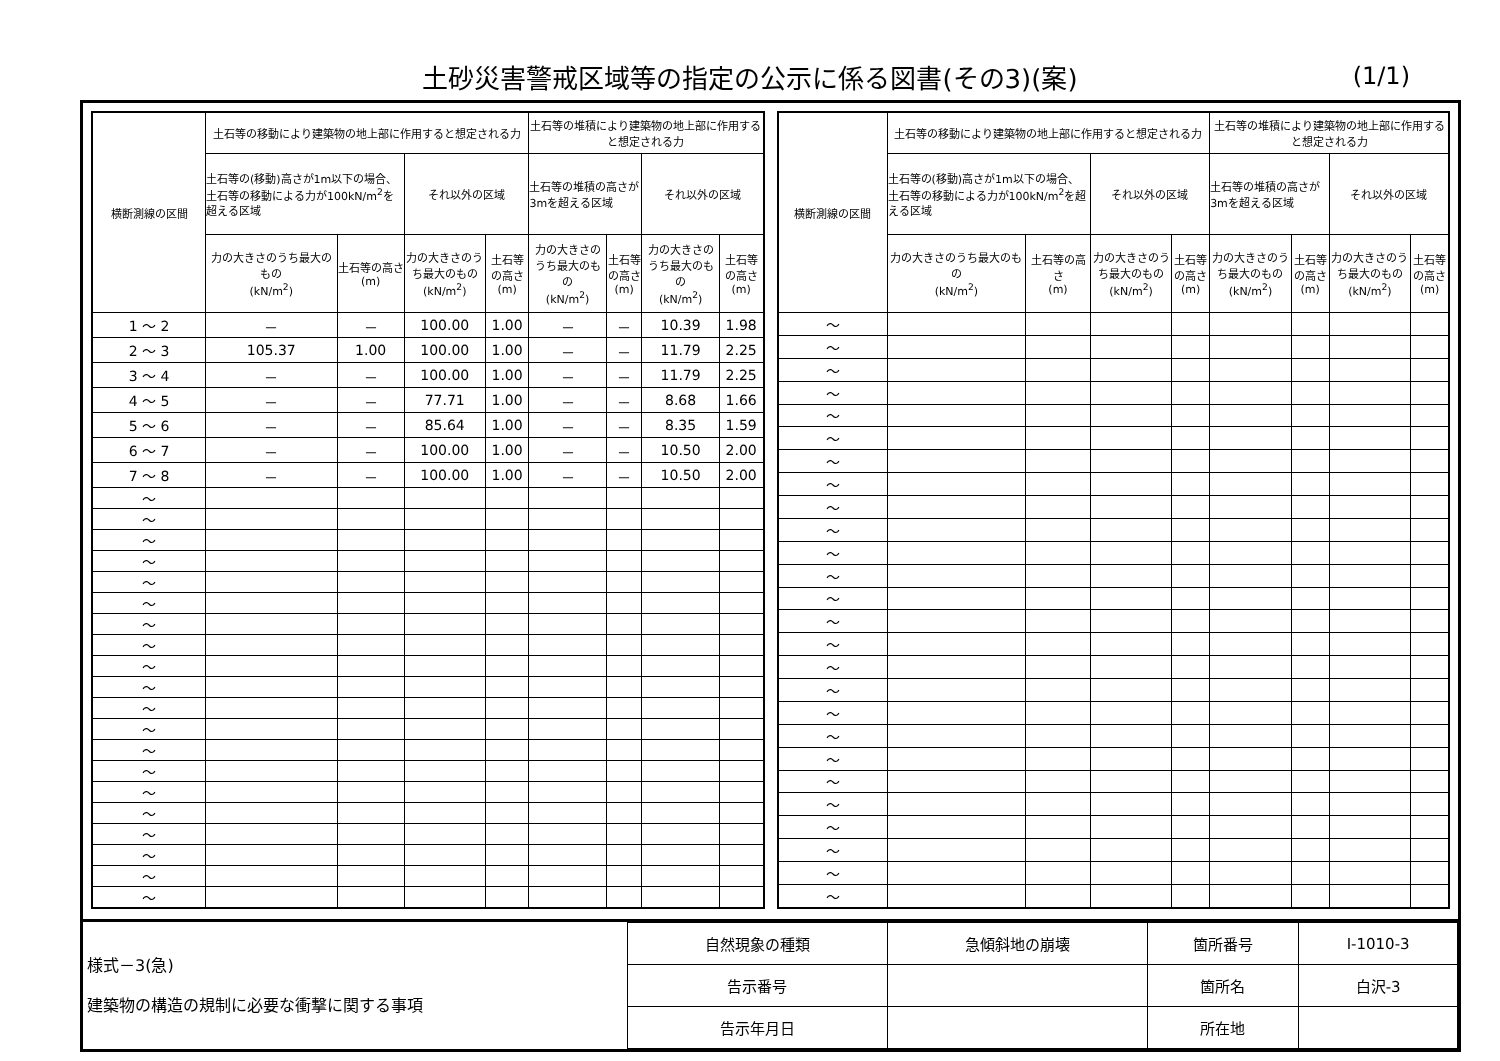土砂災害警戒区域等の指定の公示に係る図書(その3)(案)
(1/1)
| 横断測線の区間 | 土石等の移動により建築物の地上部に作用すると想定される力 | | | | 土石等の堆積により建築物の地上部に作用すると想定される力 | | | |
| --- | --- | --- | --- | --- | --- | --- | --- | --- |
| | 土石等の(移動)高さが1m以下の場合、土石等の移動による力が100kN/m<sup>2</sup>を超える区域 | | それ以外の区域 | | 土石等の堆積の高さが3mを超える区域 | | それ以外の区域 | |
| | 力の大きさのうち最大のもの (kN/m<sup>2</sup>) | 土石等の高さ (m) | 力の大きさのうち最大のもの (kN/m<sup>2</sup>) | 土石等の高さ (m) | 力の大きさのうち最大のもの (kN/m<sup>2</sup>) | 土石等の高さ (m) | 力の大きさのうち最大のもの (kN/m<sup>2</sup>) | 土石等の高さ (m) |
| 1 ～ 2 | － | － | 100.00 | 1.00 | － | － | 10.39 | 1.98 |
| 2 ～ 3 | 105.37 | 1.00 | 100.00 | 1.00 | － | － | 11.79 | 2.25 |
| 3 ～ 4 | － | － | 100.00 | 1.00 | － | － | 11.79 | 2.25 |
| 4 ～ 5 | － | － | 77.71 | 1.00 | － | － | 8.68 | 1.66 |
| 5 ～ 6 | － | － | 85.64 | 1.00 | － | － | 8.35 | 1.59 |
| 6 ～ 7 | － | － | 100.00 | 1.00 | － | － | 10.50 | 2.00 |
| 7 ～ 8 | － | － | 100.00 | 1.00 | － | － | 10.50 | 2.00 |
| ～ | | | | | | | | |
| ～ | | | | | | | | |
| ～ | | | | | | | | |
| ～ | | | | | | | | |
| ～ | | | | | | | | |
| ～ | | | | | | | | |
| ～ | | | | | | | | |
| ～ | | | | | | | | |
| ～ | | | | | | | | |
| ～ | | | | | | | | |
| ～ | | | | | | | | |
| ～ | | | | | | | | |
| ～ | | | | | | | | |
| ～ | | | | | | | | |
| ～ | | | | | | | | |
| ～ | | | | | | | | |
| ～ | | | | | | | | |
| ～ | | | | | | | | |
| ～ | | | | | | | | |
| ～ | | | | | | | | |
| 横断測線の区間 | 土石等の移動により建築物の地上部に作用すると想定される力 | | | | 土石等の堆積により建築物の地上部に作用すると想定される力 | | | |
| --- | --- | --- | --- | --- | --- | --- | --- | --- |
| | 土石等の(移動)高さが1m以下の場合、土石等の移動による力が100kN/m<sup>2</sup>を超える区域 | | それ以外の区域 | | 土石等の堆積の高さが3mを超える区域 | | それ以外の区域 | |
| | 力の大きさのうち最大のもの (kN/m<sup>2</sup>) | 土石等の高さ (m) | 力の大きさのうち最大のもの (kN/m<sup>2</sup>) | 土石等の高さ (m) | 力の大きさのうち最大のもの (kN/m<sup>2</sup>) | 土石等の高さ (m) | 力の大きさのうち最大のもの (kN/m<sup>2</sup>) | 土石等の高さ (m) |
| ～ | | | | | | | | |
| ～ | | | | | | | | |
| ～ | | | | | | | | |
| ～ | | | | | | | | |
| ～ | | | | | | | | |
| ～ | | | | | | | | |
| ～ | | | | | | | | |
| ～ | | | | | | | | |
| ～ | | | | | | | | |
| ～ | | | | | | | | |
| ～ | | | | | | | | |
| ～ | | | | | | | | |
| ～ | | | | | | | | |
| ～ | | | | | | | | |
| ～ | | | | | | | | |
| ～ | | | | | | | | |
| ～ | | | | | | | | |
| ～ | | | | | | | | |
| ～ | | | | | | | | |
| ～ | | | | | | | | |
| ～ | | | | | | | | |
| ～ | | | | | | | | |
| ～ | | | | | | | | |
| ～ | | | | | | | | |
| ～ | | | | | | | | |
| ～ | | | | | | | | |
様式－3(急)
建築物の構造の規制に必要な衝撃に関する事項
| 自然現象の種類 | 急傾斜地の崩壊 | 箇所番号 | Ⅰ-1010-3 |
| 告示番号 | | 箇所名 | 白沢-3 |
| 告示年月日 | | 所在地 | |